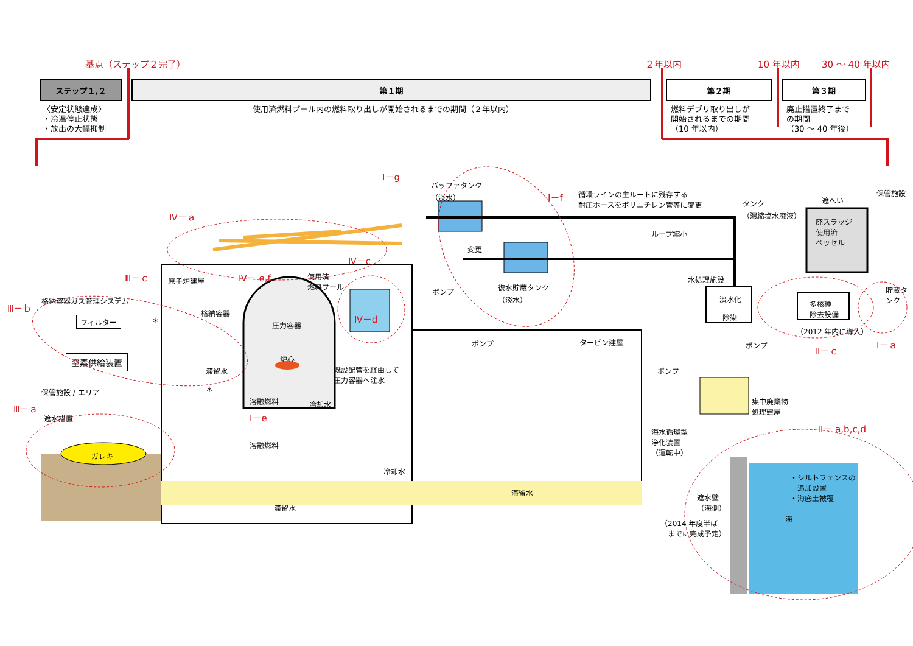基点（ステップ２完了） ２年以内 10 年以内 30 ～ 40 年以内
ステップ１,２ 第１期 第２期 第３期
〈安定状態達成〉
・冷温停止状態
・放出の大幅抑制
使用済燃料プール内の燃料取り出しが開始されるまでの期間（２年以内）
燃料デブリ取り出しが
開始されるまでの期間
（10 年以内）
廃止措置終了まで
の期間
（30 ～ 40 年後）
Ⅰ－g
Ⅳ－ａ
Ⅰ－f
循環ラインの主ルートに残存する
耐圧ホースをポリエチレン管等に変更
バッファタンク
（淡水）
タンク
（濃縮塩水廃液）
遮へい
保管施設
廃スラッジ
使用済
ベッセル
ループ縮小
変更
Ⅳ－c
Ⅲ－ｃ Ⅳ－ e,f
原子炉建屋
使用済
燃料プール
復水貯蔵タンク
（淡水）
水処理施設
貯蔵タンク
ポンプ
格納容器ガス管理システム
Ⅲ－ｂ
淡水化
多核種
除去設備
格納容器 Ⅳ－d
フィルター ＊ 除染
圧力容器
（2012 年内に導入）
ポンプ タービン建屋 ポンプ Ⅱ－ｃ
Ⅰ－ａ
窒素供給装置 炉心
既設配管を経由して
圧力容器へ注水
滞留水 ポンプ
＊
保管施設 / エリア
溶融燃料 冷却水
集中廃棄物
処理建屋
Ⅲ－ａ
Ⅰ－e
Ⅱ－ a,b,c,d
遮水措置
海水循環型
浄化装置
（運転中）
溶融燃料
ガレキ
冷却水
・シルトフェンスの
　追加設置
・海底土被覆
滞留水
遮水壁
（海側）
滞留水
海
（2014 年度半ば
　までに完成予定）